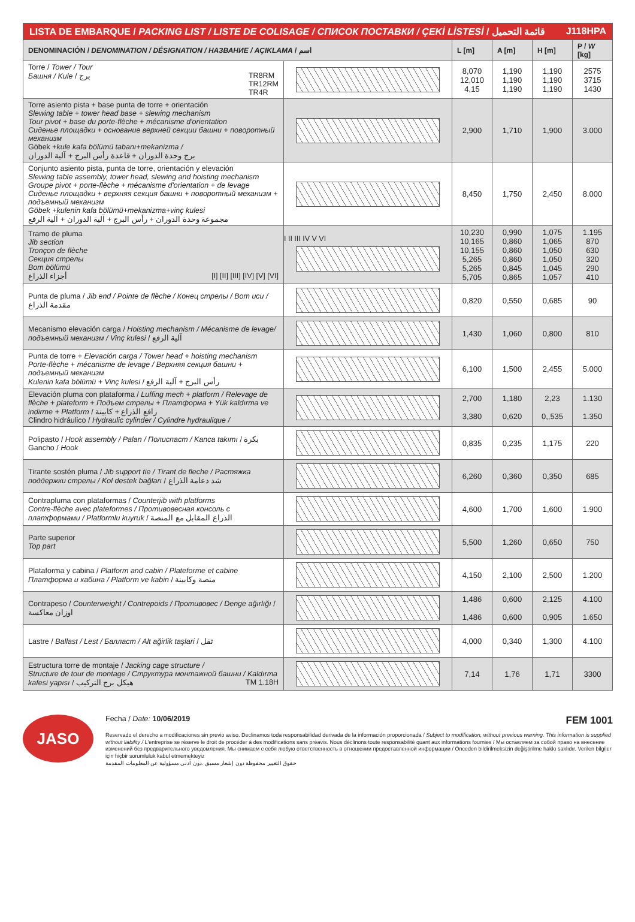| LISTA DE EMBARQUE / PACKING LIST / LISTE DE COLISAGE / СПИСОК ПОСТАВКИ / ÇEKİ LİSTESİ / قائمة التحميل J118HPA | | | | | |
| DENOMINACIÓN / DENOMINATION / DÉSIGNATION / НАЗВАНИЕ / AÇIKLAMA / اسم | | L [m] | A [m] | H [m] | P / W [kg] |
| Torre / Tower / Tour Башня / Kule / برج TR8RM TR12RM TR4R | | 8,070 12,010 4,15 | 1,190 1,190 1,190 | 1,190 1,190 1,190 | 2575 3715 1430 |
| Torre asiento pista + base punta de torre + orientación Slewing table + tower head base + slewing mechanism Tour pivot + base du porte-flèche + mécanisme d'orientation Сиденье площадки + основание верхней секции башни + поворотный механизм Göbek + kule kafa bölümü tabanı+mekanizma / برج وحدة الدوران + قاعدة رأس البرج + آلية الدوران | | 2,900 | 1,710 | 1,900 | 3.000 |
| Conjunto asiento pista, punta de torre, orientación y elevación Slewing table assembly, tower head, slewing and hoisting mechanism Groupe pivot + porte-flèche + mécanisme d'orientation + de levage Сиденье площадки + верхняя секция башни + поворотный механизм + подъемный механизм Göbek +kulenin kafa bölümü+mekanizma+vinç kulesi مجموعة وحدة الدوران + رأس البرج + آلية الدوران + آلية الرفع | | 8,450 | 1,750 | 2,450 | 8.000 |
| Tramo de pluma Jib section Tronçon de flèche Секция стрелы Bom bölümü أجزاء الذراع [I] [II] [III] [IV] [V] [VI] | I II III IV V VI | 10,230 10,165 10,155 5,265 5,265 5,705 | 0,990 0,860 0,860 0,860 0,845 0,865 | 1,075 1,065 1,050 1,050 1,045 1,057 | 1.195 870 630 320 290 410 |
| Punta de pluma / Jib end / Pointe de flèche / Конец стрелы / Bom ucu / مقدمة الذراع | | 0,820 | 0,550 | 0,685 | 90 |
| Mecanismo elevación carga / Hoisting mechanism / Mécanisme de levage/ подъемный механизм / Vinç kulesi / آلية الرفع | | 1,430 | 1,060 | 0,800 | 810 |
| Punta de torre + Elevación carga / Tower head + hoisting mechanism Porte-flèche + mécanisme de levage / Верхняя секция башни + подъемный механизм Kulenin kafa bölümü + Vinç kulesi / رأس البرج + آلية الرفع | | 6,100 | 1,500 | 2,455 | 5.000 |
| Elevación pluma con plataforma / Luffing mech + platform / Relevage de flèche + plateform + Подъем стрелы + Платформа + Yük kaldırma ve indirme + Platform / رافع الذراع + كابينة Clindro hidráulico / Hydraulic cylinder / Cylindre hydraulique / | | 2,700 3,380 | 1,180 0,620 | 2,23 0,,535 | 1.130 1.350 |
| Polipasto / Hook assembly / Palan / Полиспаст / Kanca takımı / بكرة Gancho / Hook | | 0,835 | 0,235 | 1,175 | 220 |
| Tirante sostén pluma / Jib support tie / Tirant de fleche / Растяжка поддержки стрелы / Kol destek bağları / شد دعامة الذراع | | 6,260 | 0,360 | 0,350 | 685 |
| Contrapluma con plataformas / Counterjib with platforms Contre-flèche avec plateformes / Противовесная консоль с платформами / Platformlu kuyruk / الذراع المقابل مع المنصة | | 4,600 | 1,700 | 1,600 | 1.900 |
| Parte superior Top part | | 5,500 | 1,260 | 0,650 | 750 |
| Plataforma y cabina / Platform and cabin / Plateforme et cabine Платформа и кабина / Platform ve kabin / منصة وكابينة | | 4,150 | 2,100 | 2,500 | 1.200 |
| Contrapeso / Counterweight / Contrepoids / Противовес / Denge ağırlığı / اوزان معاكسة | | 1,486 1,486 | 0,600 0,600 | 2,125 0,905 | 4.100 1.650 |
| Lastre / Ballast / Lest / Балласт / Alt ağirlik taşlari / ثقل | | 4,000 | 0,340 | 1,300 | 4.100 |
| Estructura torre de montaje / Jacking cage structure / Structure de tour de montage / Структура монтажной башни / Kaldırma kafesi yapısı / هيكل برج التركيب TM 1.18H | | 7,14 | 1,76 | 1,71 | 3300 |
JASO
Fecha / Date: 10/06/2019 FEM 1001
Reservado el derecho a modificaciones sin previo aviso. Declinamos toda responsabilidad derivada de la información proporcionada / Subject to modification, without previous warning. This information is supplied without liability / L'entreprise se réserve le droit de procéder à des modifications sans préavis. Nous déclinons toute responsabilité quant aux informations fournies / Мы оставляем за собой право на внесение изменений без предварительного уведомления. Мы снимаем с себя любую ответственность в отношении предоставленной информации / Önceden bildirilmeksizin değiştirilme hakkı saklıdır. Verilen bilgiler için hiçbir sorumluluk kabul etmemekteyiz
حقوق التغيير محفوظة دون إشعار مسبق .دون أدنى مسؤولية عن المعلومات المقدمة